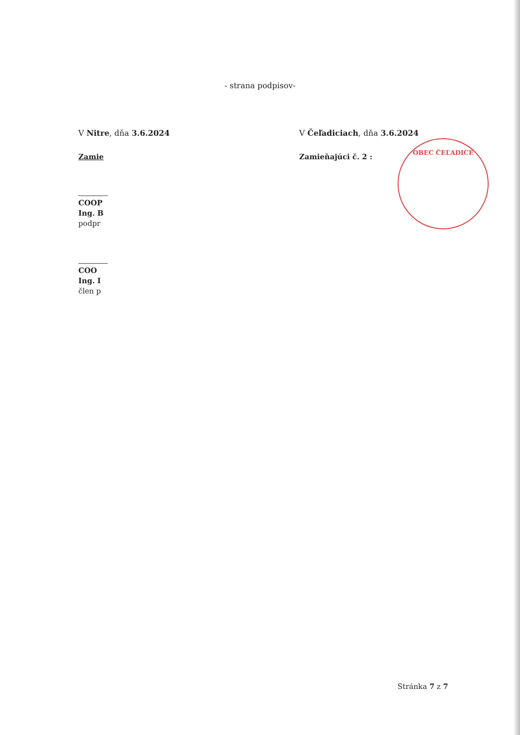- strana podpisov-
V Nitre, dňa 3.6.2024
Zamie
COOP
Ing. B
podpr
COO
Ing. I
člen p
V Čeľadiciach, dňa 3.6.2024
Zamieňajúci č. 2 :
OBEC ČEĽADICE
Stránka 7 z 7